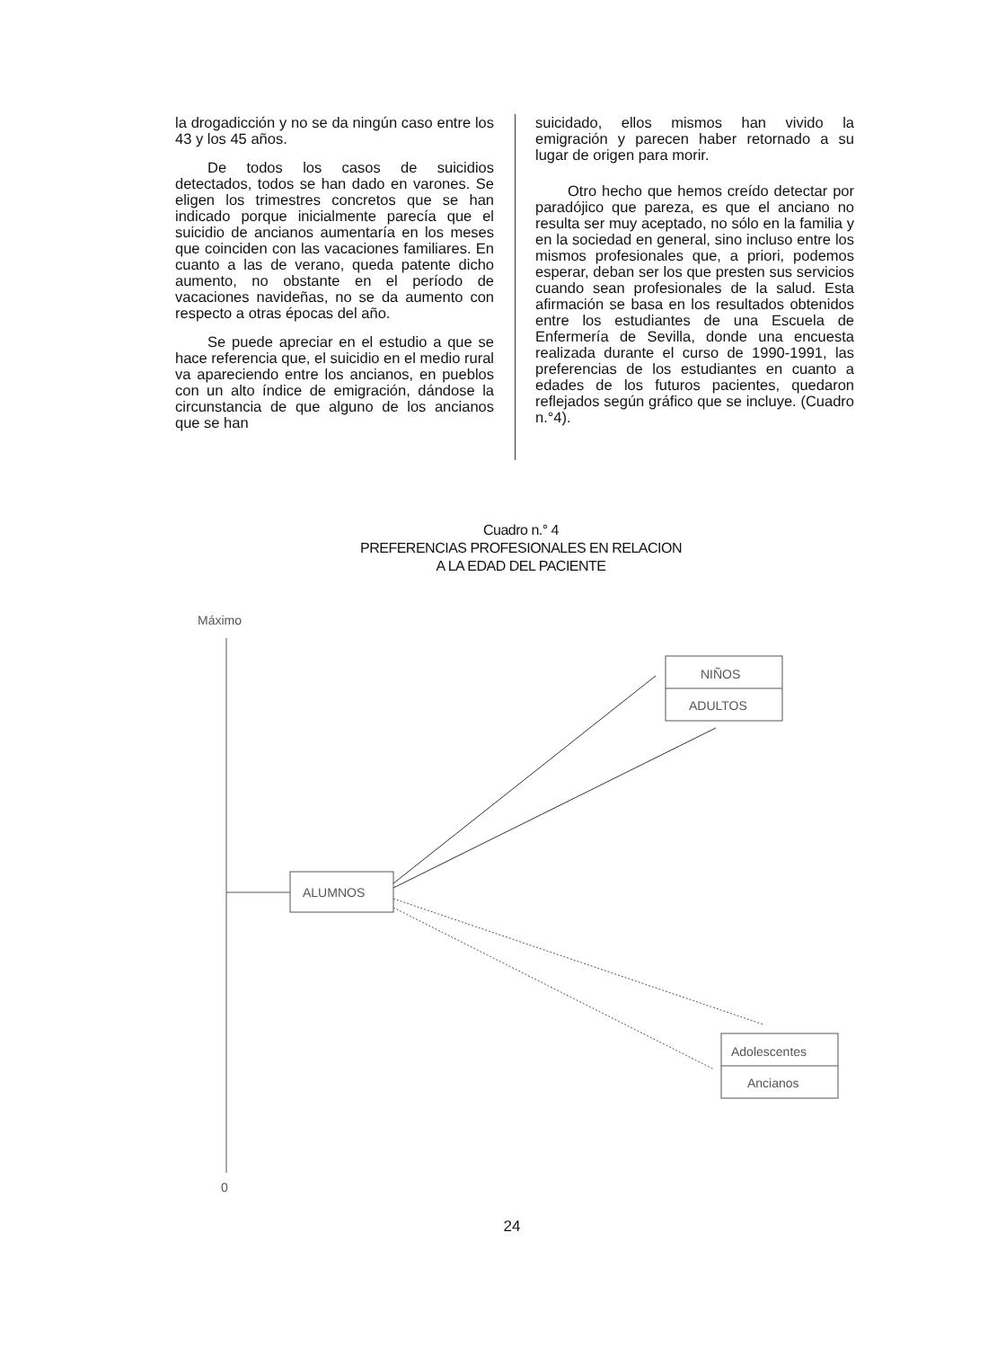la drogadicción y no se da ningún caso entre los 43 y los 45 años.
De todos los casos de suicidios detectados, todos se han dado en varones. Se eligen los trimestres concretos que se han indicado porque inicialmente parecía que el suicidio de ancianos aumentaría en los meses que coinciden con las vacaciones familiares. En cuanto a las de verano, queda patente dicho aumento, no obstante en el período de vacaciones navideñas, no se da aumento con respecto a otras épocas del año.
Se puede apreciar en el estudio a que se hace referencia que, el suicidio en el medio rural va apareciendo entre los ancianos, en pueblos con un alto índice de emigración, dándose la circunstancia de que alguno de los ancianos que se han
suicidado, ellos mismos han vivido la emigración y parecen haber retornado a su lugar de origen para morir.
Otro hecho que hemos creído detectar por paradójico que pareza, es que el anciano no resulta ser muy aceptado, no sólo en la familia y en la sociedad en general, sino incluso entre los mismos profesionales que, a priori, podemos esperar, deban ser los que presten sus servicios cuando sean profesionales de la salud. Esta afirmación se basa en los resultados obtenidos entre los estudiantes de una Escuela de Enfermería de Sevilla, donde una encuesta realizada durante el curso de 1990-1991, las preferencias de los estudiantes en cuanto a edades de los futuros pacientes, quedaron reflejados según gráfico que se incluye. (Cuadro n.°4).
Cuadro n.° 4
PREFERENCIAS PROFESIONALES EN RELACION
A LA EDAD DEL PACIENTE
Máximo
0
ALUMNOS
NIÑOS
ADULTOS
Adolescentes
Ancianos
24